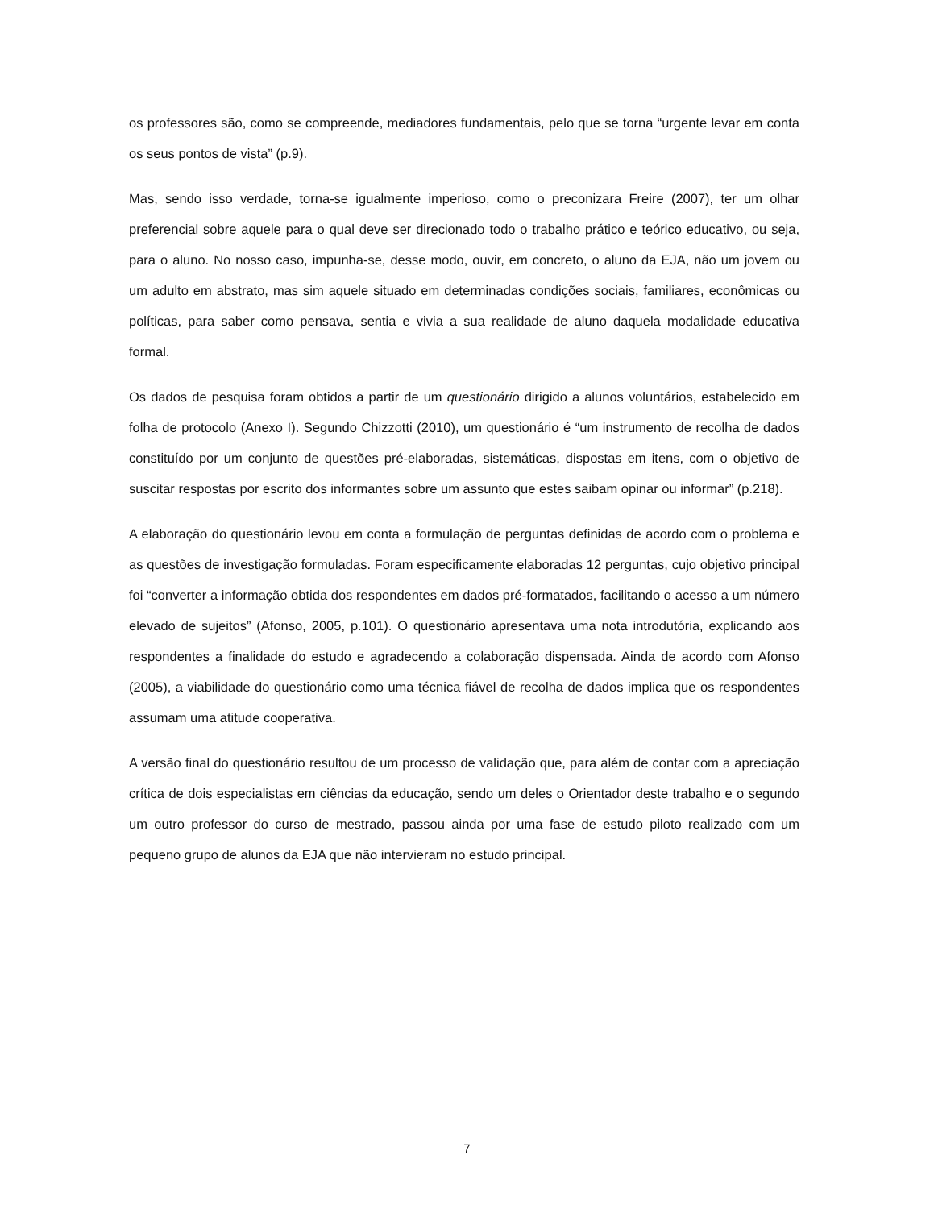os professores são, como se compreende, mediadores fundamentais, pelo que se torna “urgente levar em conta os seus pontos de vista” (p.9).
Mas, sendo isso verdade, torna-se igualmente imperioso, como o preconizara Freire (2007), ter um olhar preferencial sobre aquele para o qual deve ser direcionado todo o trabalho prático e teórico educativo, ou seja, para o aluno. No nosso caso, impunha-se, desse modo, ouvir, em concreto, o aluno da EJA, não um jovem ou um adulto em abstrato, mas sim aquele situado em determinadas condições sociais, familiares, econômicas ou políticas, para saber como pensava, sentia e vivia a sua realidade de aluno daquela modalidade educativa formal.
Os dados de pesquisa foram obtidos a partir de um questionário dirigido a alunos voluntários, estabelecido em folha de protocolo (Anexo I). Segundo Chizzotti (2010), um questionário é “um instrumento de recolha de dados constituído por um conjunto de questões pré-elaboradas, sistemáticas, dispostas em itens, com o objetivo de suscitar respostas por escrito dos informantes sobre um assunto que estes saibam opinar ou informar” (p.218).
A elaboração do questionário levou em conta a formulação de perguntas definidas de acordo com o problema e as questões de investigação formuladas. Foram especificamente elaboradas 12 perguntas, cujo objetivo principal foi “converter a informação obtida dos respondentes em dados pré-formatados, facilitando o acesso a um número elevado de sujeitos” (Afonso, 2005, p.101). O questionário apresentava uma nota introdutória, explicando aos respondentes a finalidade do estudo e agradecendo a colaboração dispensada. Ainda de acordo com Afonso (2005), a viabilidade do questionário como uma técnica fiável de recolha de dados implica que os respondentes assumam uma atitude cooperativa.
A versão final do questionário resultou de um processo de validação que, para além de contar com a apreciação crítica de dois especialistas em ciências da educação, sendo um deles o Orientador deste trabalho e o segundo um outro professor do curso de mestrado, passou ainda por uma fase de estudo piloto realizado com um pequeno grupo de alunos da EJA que não intervieram no estudo principal.
7